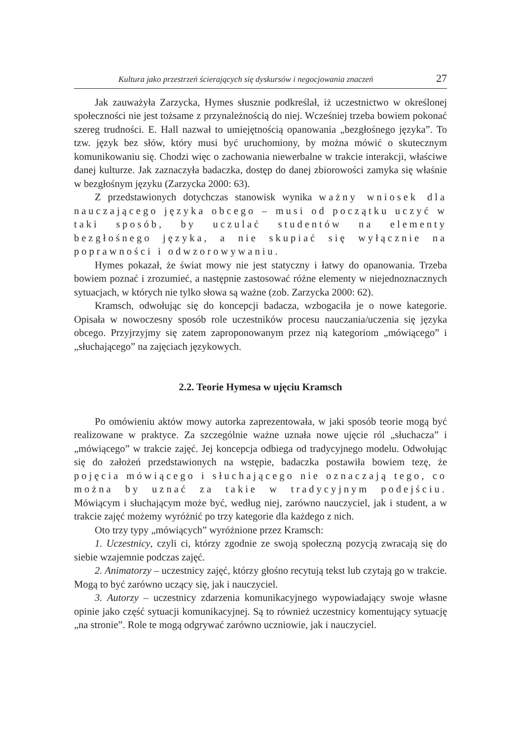Kultura jako przestrzeń ścierających się dyskursów i negocjowania znaczeń 27
Jak zauważyła Zarzycka, Hymes słusznie podkreślał, iż uczestnictwo w określonej społeczności nie jest tożsame z przynależnością do niej. Wcześniej trzeba bowiem pokonać szereg trudności. E. Hall nazwał to umiejętnością opanowania „bezgłośnego języka”. To tzw. język bez słów, który musi być uruchomiony, by można mówić o skutecznym komunikowaniu się. Chodzi więc o zachowania niewerbalne w trakcie interakcji, właściwe danej kulturze. Jak zaznaczyła badaczka, dostęp do danej zbiorowości zamyka się właśnie w bezgłośnym języku (Zarzycka 2000: 63).
Z przedstawionych dotychczas stanowisk wynika ważny wniosek dla nauczającego języka obcego – musi od początku uczyć w taki sposób, by uczulać studentów na elementy bezgłośnego języka, a nie skupiać się wyłącznie na poprawności i odwzorowywaniu.
Hymes pokazał, że świat mowy nie jest statyczny i łatwy do opanowania. Trzeba bowiem poznać i zrozumieć, a następnie zastosować różne elementy w niejednoznacznych sytuacjach, w których nie tylko słowa są ważne (zob. Zarzycka 2000: 62).
Kramsch, odwołując się do koncepcji badacza, wzbogaciła je o nowe kategorie. Opisała w nowoczesny sposób role uczestników procesu nauczania/uczenia się języka obcego. Przyjrzyjmy się zatem zaproponowanym przez nią kategoriom „mówiącego” i „słuchającego” na zajęciach językowych.
2.2. Teorie Hymesa w ujęciu Kramsch
Po omówieniu aktów mowy autorka zaprezentowała, w jaki sposób teorie mogą być realizowane w praktyce. Za szczególnie ważne uznała nowe ujęcie ról „słuchacza” i „mówiącego” w trakcie zajęć. Jej koncepcja odbiega od tradycyjnego modelu. Odwołując się do założeń przedstawionych na wstępie, badaczka postawiła bowiem tezę, że pojęcia mówiącego i słuchającego nie oznaczają tego, co można by uznać za takie w tradycyjnym podejściu. Mówiącym i słuchającym może być, według niej, zarówno nauczyciel, jak i student, a w trakcie zajęć możemy wyróżnić po trzy kategorie dla każdego z nich.
Oto trzy typy „mówiących” wyróżnione przez Kramsch:
1. Uczestnicy, czyli ci, którzy zgodnie ze swoją społeczną pozycją zwracają się do siebie wzajemnie podczas zajęć.
2. Animatorzy – uczestnicy zajęć, którzy głośno recytują tekst lub czytają go w trakcie. Mogą to być zarówno uczący się, jak i nauczyciel.
3. Autorzy – uczestnicy zdarzenia komunikacyjnego wypowiadający swoje własne opinie jako część sytuacji komunikacyjnej. Są to również uczestnicy komentujący sytuację „na stronie”. Role te mogą odgrywać zarówno uczniowie, jak i nauczyciel.